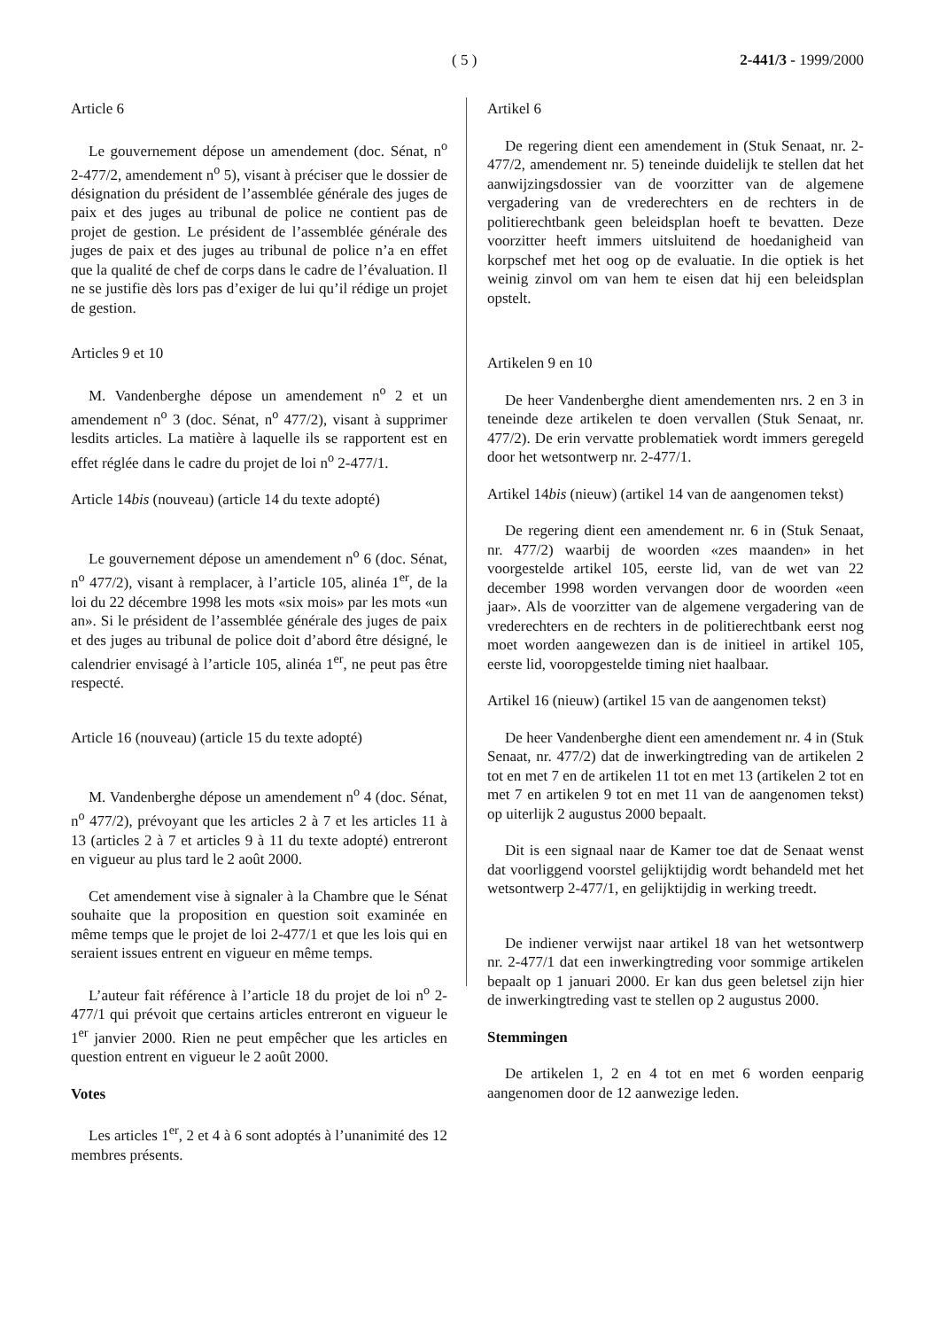( 5 ) 2-441/3 - 1999/2000
Article 6
Le gouvernement dépose un amendement (doc. Sénat, n<sup>o</sup> 2-477/2, amendement n<sup>o</sup> 5), visant à préciser que le dossier de désignation du président de l’assemblée générale des juges de paix et des juges au tribunal de police ne contient pas de projet de gestion. Le président de l’assemblée générale des juges de paix et des juges au tribunal de police n’a en effet que la qualité de chef de corps dans le cadre de l’évaluation. Il ne se justifie dès lors pas d’exiger de lui qu’il rédige un projet de gestion.
Articles 9 et 10
M. Vandenberghe dépose un amendement n<sup>o</sup> 2 et un amendement n<sup>o</sup> 3 (doc. Sénat, n<sup>o</sup> 477/2), visant à supprimer lesdits articles. La matière à laquelle ils se rapportent est en effet réglée dans le cadre du projet de loi n<sup>o</sup> 2-477/1.
Article 14bis (nouveau) (article 14 du texte adopté)
Le gouvernement dépose un amendement n<sup>o</sup> 6 (doc. Sénat, n<sup>o</sup> 477/2), visant à remplacer, à l’article 105, alinéa 1<sup>er</sup>, de la loi du 22 décembre 1998 les mots «six mois» par les mots «un an». Si le président de l’assemblée générale des juges de paix et des juges au tribunal de police doit d’abord être désigné, le calendrier envisagé à l’article 105, alinéa 1<sup>er</sup>, ne peut pas être respecté.
Article 16 (nouveau) (article 15 du texte adopté)
M. Vandenberghe dépose un amendement n<sup>o</sup> 4 (doc. Sénat, n<sup>o</sup> 477/2), prévoyant que les articles 2 à 7 et les articles 11 à 13 (articles 2 à 7 et articles 9 à 11 du texte adopté) entreront en vigueur au plus tard le 2 août 2000.
Cet amendement vise à signaler à la Chambre que le Sénat souhaite que la proposition en question soit examinée en même temps que le projet de loi 2-477/1 et que les lois qui en seraient issues entrent en vigueur en même temps.
L’auteur fait référence à l’article 18 du projet de loi n<sup>o</sup> 2-477/1 qui prévoit que certains articles entreront en vigueur le 1<sup>er</sup> janvier 2000. Rien ne peut empêcher que les articles en question entrent en vigueur le 2 août 2000.
Votes
Les articles 1<sup>er</sup>, 2 et 4 à 6 sont adoptés à l’unanimité des 12 membres présents.
Artikel 6
De regering dient een amendement in (Stuk Senaat, nr. 2-477/2, amendement nr. 5) teneinde duidelijk te stellen dat het aanwijzingsdossier van de voorzitter van de algemene vergadering van de vrederechters en de rechters in de politierechtbank geen beleidsplan hoeft te bevatten. Deze voorzitter heeft immers uitsluitend de hoedanigheid van korpschef met het oog op de evaluatie. In die optiek is het weinig zinvol om van hem te eisen dat hij een beleidsplan opstelt.
Artikelen 9 en 10
De heer Vandenberghe dient amendementen nrs. 2 en 3 in teneinde deze artikelen te doen vervallen (Stuk Senaat, nr. 477/2). De erin vervatte problematiek wordt immers geregeld door het wetsontwerp nr. 2-477/1.
Artikel 14bis (nieuw) (artikel 14 van de aangenomen tekst)
De regering dient een amendement nr. 6 in (Stuk Senaat, nr. 477/2) waarbij de woorden «zes maanden» in het voorgestelde artikel 105, eerste lid, van de wet van 22 december 1998 worden vervangen door de woorden «een jaar». Als de voorzitter van de algemene vergadering van de vrederechters en de rechters in de politierechtbank eerst nog moet worden aangewezen dan is de initieel in artikel 105, eerste lid, voorop­gestelde timing niet haalbaar.
Artikel 16 (nieuw) (artikel 15 van de aangenomen tekst)
De heer Vandenberghe dient een amendement nr. 4 in (Stuk Senaat, nr. 477/2) dat de inwerkingtreding van de artikelen 2 tot en met 7 en de artikelen 11 tot en met 13 (artikelen 2 tot en met 7 en artikelen 9 tot en met 11 van de aangenomen tekst) op uiterlijk 2 augustus 2000 bepaalt.
Dit is een signaal naar de Kamer toe dat de Senaat wenst dat voorliggend voorstel gelijktijdig wordt behandeld met het wetsontwerp 2-477/1, en gelijktijdig in werking treedt.
De indiener verwijst naar artikel 18 van het wetsontwerp nr. 2-477/1 dat een inwerkingtreding voor sommige artikelen bepaalt op 1 januari 2000. Er kan dus geen beletsel zijn hier de inwerkingtreding vast te stellen op 2 augustus 2000.
Stemmingen
De artikelen 1, 2 en 4 tot en met 6 worden eenparig aangenomen door de 12 aanwezige leden.